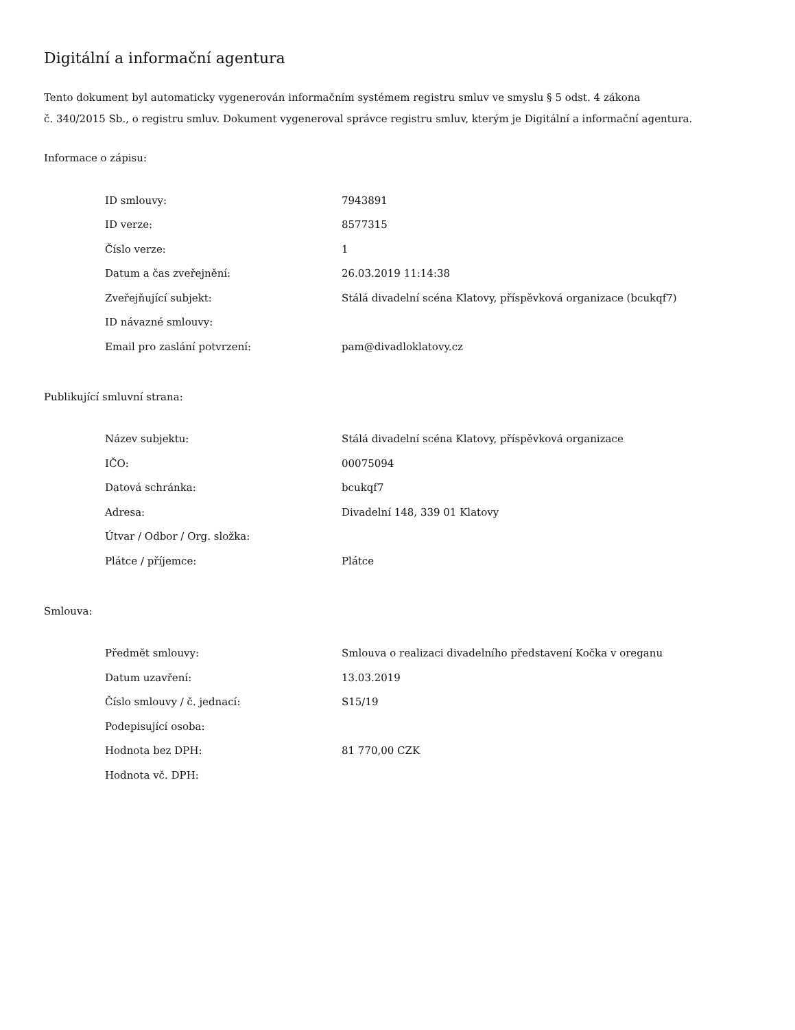Digitální a informační agentura
Tento dokument byl automaticky vygenerován informačním systémem registru smluv ve smyslu § 5 odst. 4 zákona
č. 340/2015 Sb., o registru smluv. Dokument vygeneroval správce registru smluv, kterým je Digitální a informační agentura.
Informace o zápisu:
| ID smlouvy: | 7943891 |
| ID verze: | 8577315 |
| Číslo verze: | 1 |
| Datum a čas zveřejnění: | 26.03.2019 11:14:38 |
| Zveřejňující subjekt: | Stálá divadelní scéna Klatovy, příspěvková organizace (bcukqf7) |
| ID návazné smlouvy: | |
| Email pro zaslání potvrzení: | pam@divadloklatovy.cz |
Publikující smluvní strana:
| Název subjektu: | Stálá divadelní scéna Klatovy, příspěvková organizace |
| IČO: | 00075094 |
| Datová schránka: | bcukqf7 |
| Adresa: | Divadelní 148, 339 01 Klatovy |
| Útvar / Odbor / Org. složka: | |
| Plátce / příjemce: | Plátce |
Smlouva:
| Předmět smlouvy: | Smlouva o realizaci divadelního představení Kočka v oreganu |
| Datum uzavření: | 13.03.2019 |
| Číslo smlouvy / č. jednací: | S15/19 |
| Podepisující osoba: | |
| Hodnota bez DPH: | 81 770,00 CZK |
| Hodnota vč. DPH: | |